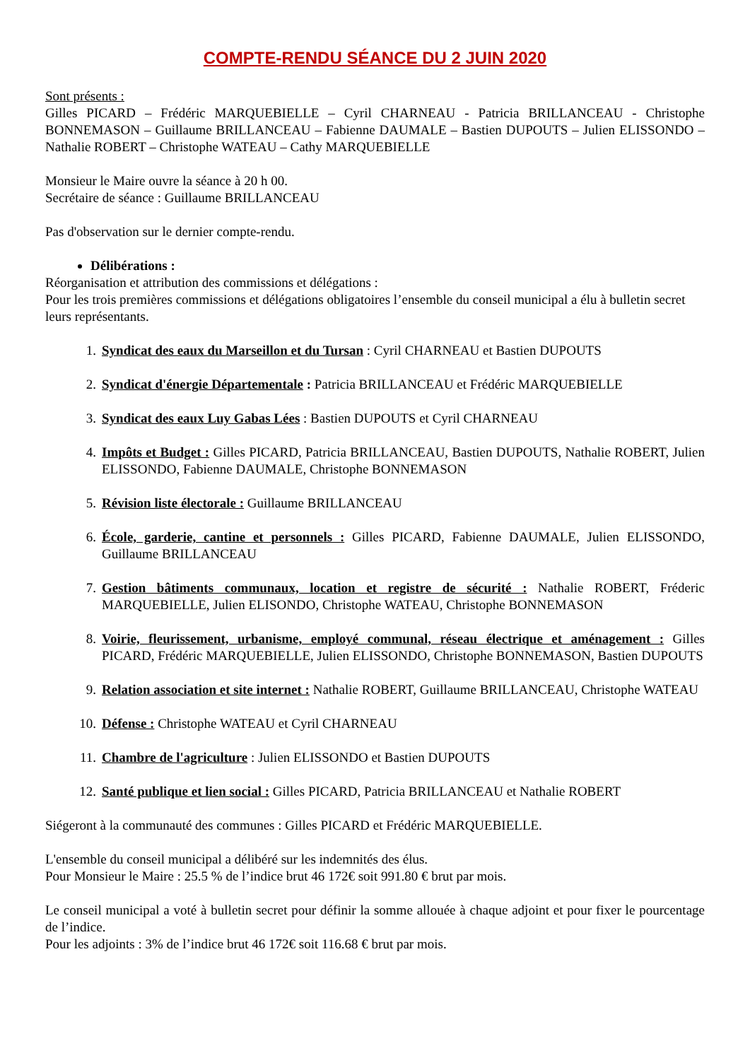COMPTE-RENDU SÉANCE DU 2 JUIN 2020
Sont présents :
Gilles PICARD – Frédéric MARQUEBIELLE – Cyril CHARNEAU - Patricia BRILLANCEAU - Christophe BONNEMASON – Guillaume BRILLANCEAU – Fabienne DAUMALE – Bastien DUPOUTS – Julien ELISSONDO – Nathalie ROBERT – Christophe WATEAU – Cathy MARQUEBIELLE
Monsieur le Maire ouvre la séance à 20 h 00.
Secrétaire de séance : Guillaume BRILLANCEAU
Pas d'observation sur le dernier compte-rendu.
Délibérations :
Réorganisation et attribution des commissions et délégations :
Pour les trois premières commissions et délégations obligatoires l’ensemble du conseil municipal a élu à bulletin secret leurs représentants.
1. Syndicat des eaux du Marseillon et du Tursan : Cyril CHARNEAU et Bastien DUPOUTS
2. Syndicat d'énergie Départementale : Patricia BRILLANCEAU et Frédéric MARQUEBIELLE
3. Syndicat des eaux Luy Gabas Lées : Bastien DUPOUTS et Cyril CHARNEAU
4. Impôts et Budget : Gilles PICARD, Patricia BRILLANCEAU, Bastien DUPOUTS, Nathalie ROBERT, Julien ELISSONDO, Fabienne DAUMALE, Christophe BONNEMASON
5. Révision liste électorale : Guillaume BRILLANCEAU
6. École, garderie, cantine et personnels : Gilles PICARD, Fabienne DAUMALE, Julien ELISSONDO, Guillaume BRILLANCEAU
7. Gestion bâtiments communaux, location et registre de sécurité : Nathalie ROBERT, Fréderic MARQUEBIELLE, Julien ELISONDO, Christophe WATEAU, Christophe BONNEMASON
8. Voirie, fleurissement, urbanisme, employé communal, réseau électrique et aménagement : Gilles PICARD, Frédéric MARQUEBIELLE, Julien ELISSONDO, Christophe BONNEMASON, Bastien DUPOUTS
9. Relation association et site internet : Nathalie ROBERT, Guillaume BRILLANCEAU, Christophe WATEAU
10. Défense : Christophe WATEAU et Cyril CHARNEAU
11. Chambre de l'agriculture : Julien ELISSONDO et Bastien DUPOUTS
12. Santé publique et lien social : Gilles PICARD, Patricia BRILLANCEAU et Nathalie ROBERT
Siégeront à la communauté des communes : Gilles PICARD et Frédéric MARQUEBIELLE.
L'ensemble du conseil municipal a délibéré sur les indemnités des élus.
Pour Monsieur le Maire : 25.5 % de l’indice brut 46 172€ soit 991.80 € brut par mois.
Le conseil municipal a voté à bulletin secret pour définir la somme allouée à chaque adjoint et pour fixer le pourcentage de l’indice.
Pour les adjoints : 3% de l’indice brut 46 172€ soit 116.68 € brut par mois.